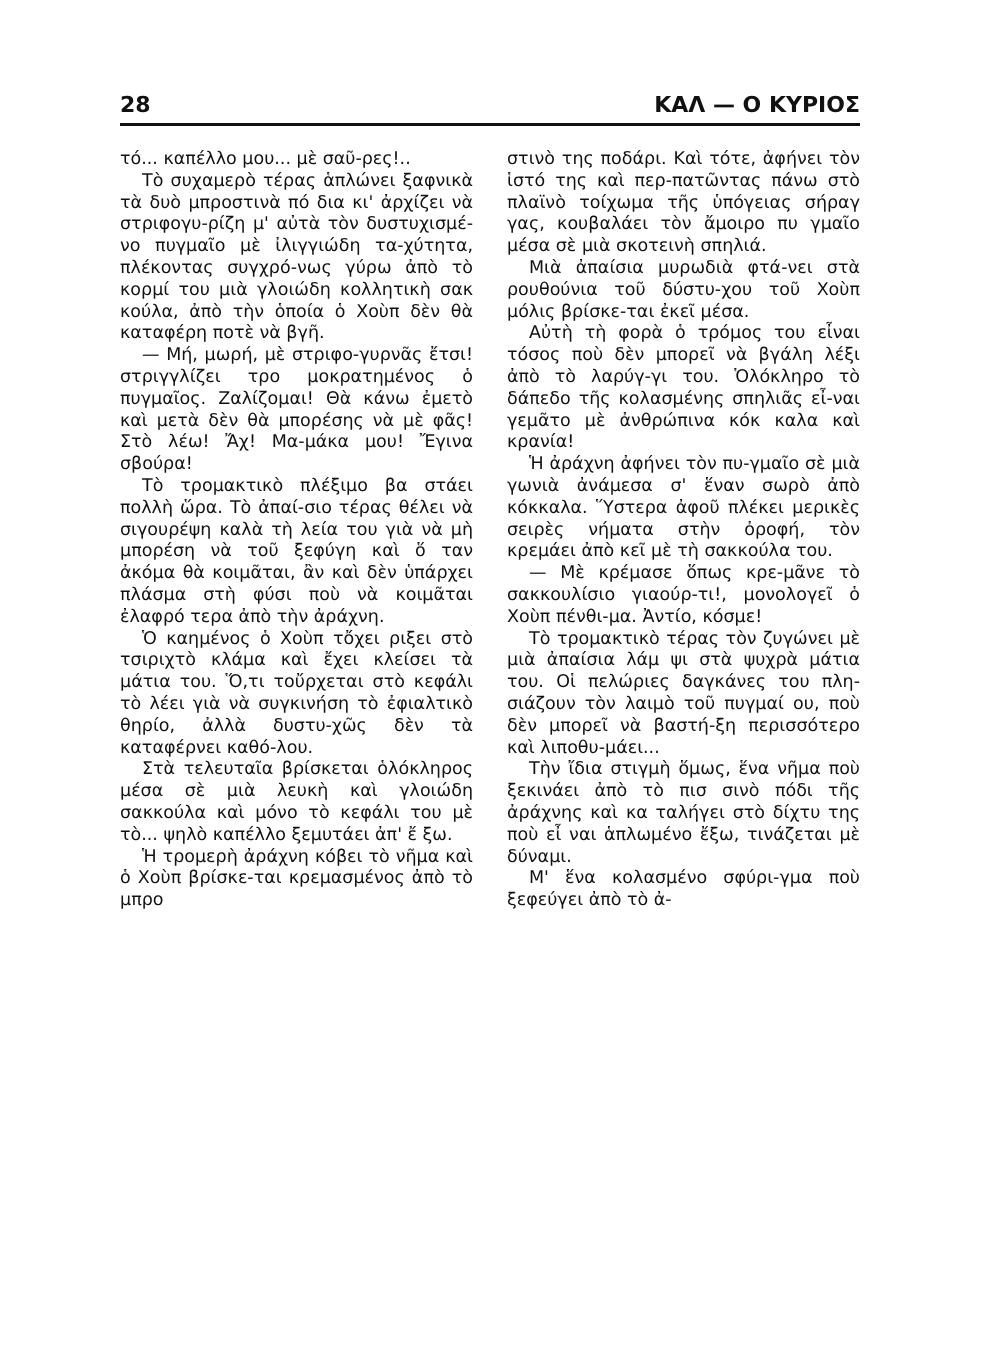28 ΚΑΛ — Ο ΚΥΡΙΟΣ
τό... καπέλλο μου... μὲ σαῦ-ρες!..
Τὸ συχαμερὸ τέρας ἁπλώνει ξαφνικὰ τὰ δυὸ μπροστινὰ πό δια κι' ἀρχίζει νὰ στριφογυ-ρίζη μ' αὐτὰ τὸν δυστυχισμέ-νο πυγμαῖο μὲ ἰλιγγιώδη τα-χύτητα, πλέκοντας συγχρό-νως γύρω ἀπὸ τὸ κορμί του μιὰ γλοιώδη κολλητικὴ σακ κούλα, ἀπὸ τὴν ὁποία ὁ Χοὺπ δὲν θὰ καταφέρη ποτὲ νὰ βγῆ.
— Μή, μωρή, μὲ στριφο-γυρνᾶς ἔτσι! στριγγλίζει τρο μοκρατημένος ὁ πυγμαῖος. Ζαλίζομαι! Θὰ κάνω ἐμετὸ καὶ μετὰ δὲν θὰ μπορέσης νὰ μὲ φᾶς! Στὸ λέω! Ἄχ! Μα-μάκα μου! Ἔγινα σβούρα!
Τὸ τρομακτικὸ πλέξιμο βα στάει πολλὴ ὥρα. Τὸ ἀπαί-σιο τέρας θέλει νὰ σιγουρέψη καλὰ τὴ λεία του γιὰ νὰ μὴ μπορέση νὰ τοῦ ξεφύγη καὶ ὅ ταν ἀκόμα θὰ κοιμᾶται, ἂν καὶ δὲν ὑπάρχει πλάσμα στὴ φύσι ποὺ νὰ κοιμᾶται ἐλαφρό τερα ἀπὸ τὴν ἀράχνη.
Ὁ καημένος ὁ Χοὺπ τὄχει ριξει στὸ τσιριχτὸ κλάμα καὶ ἔχει κλείσει τὰ μάτια του. Ὅ,τι τοὔρχεται στὸ κεφάλι τὸ λέει γιὰ νὰ συγκινήση τὸ ἐφιαλτικὸ θηρίο, ἀλλὰ δυστυ-χῶς δὲν τὰ καταφέρνει καθό-λου.
Στὰ τελευταῖα βρίσκεται ὁλόκληρος μέσα σὲ μιὰ λευκὴ καὶ γλοιώδη σακκούλα καὶ μόνο τὸ κεφάλι του μὲ τὸ... ψηλὸ καπέλλο ξεμυτάει ἀπ' ἔ ξω.
Ἡ τρομερὴ ἀράχνη κόβει τὸ νῆμα καὶ ὁ Χοὺπ βρίσκε-ται κρεμασμένος ἀπὸ τὸ μπρο
στινὸ της ποδάρι. Καὶ τότε, ἀφήνει τὸν ἱστό της καὶ περ-πατῶντας πάνω στὸ πλαϊνὸ τοίχωμα τῆς ὑπόγειας σήραγ γας, κουβαλάει τὸν ἄμοιρο πυ γμαῖο μέσα σὲ μιὰ σκοτεινὴ σπηλιά.
Μιὰ ἀπαίσια μυρωδιὰ φτά-νει στὰ ρουθούνια τοῦ δύστυ-χου τοῦ Χοὺπ μόλις βρίσκε-ται ἐκεῖ μέσα.
Αὐτὴ τὴ φορὰ ὁ τρόμος του εἶναι τόσος ποὺ δὲν μπορεῖ νὰ βγάλη λέξι ἀπὸ τὸ λαρύγ-γι του. Ὁλόκληρο τὸ δάπεδο τῆς κολασμένης σπηλιᾶς εἶ-ναι γεμᾶτο μὲ ἀνθρώπινα κόκ καλα καὶ κρανία!
Ἡ ἀράχνη ἀφήνει τὸν πυ-γμαῖο σὲ μιὰ γωνιὰ ἀνάμεσα σ' ἕναν σωρὸ ἀπὸ κόκκαλα. Ὕστερα ἀφοῦ πλέκει μερικὲς σειρὲς νήματα στὴν ὀροφή, τὸν κρεμάει ἀπὸ κεῖ μὲ τὴ σακκούλα του.
— Μὲ κρέμασε ὅπως κρε-μᾶνε τὸ σακκουλίσιο γιαούρ-τι!, μονολογεῖ ὁ Χοὺπ πένθι-μα. Ἀντίο, κόσμε!
Τὸ τρομακτικὸ τέρας τὸν ζυγώνει μὲ μιὰ ἀπαίσια λάμ ψι στὰ ψυχρὰ μάτια του. Οἱ πελώριες δαγκάνες του πλη-σιάζουν τὸν λαιμὸ τοῦ πυγμαί ου, ποὺ δὲν μπορεῖ νὰ βαστή-ξη περισσότερο καὶ λιποθυ-μάει...
Τὴν ἴδια στιγμὴ ὅμως, ἕνα νῆμα ποὺ ξεκινάει ἀπὸ τὸ πισ σινὸ πόδι τῆς ἀράχνης καὶ κα ταλήγει στὸ δίχτυ της ποὺ εἶ ναι ἁπλωμένο ἔξω, τινάζεται μὲ δύναμι.
Μ' ἕνα κολασμένο σφύρι-γμα ποὺ ξεφεύγει ἀπὸ τὸ ἀ-